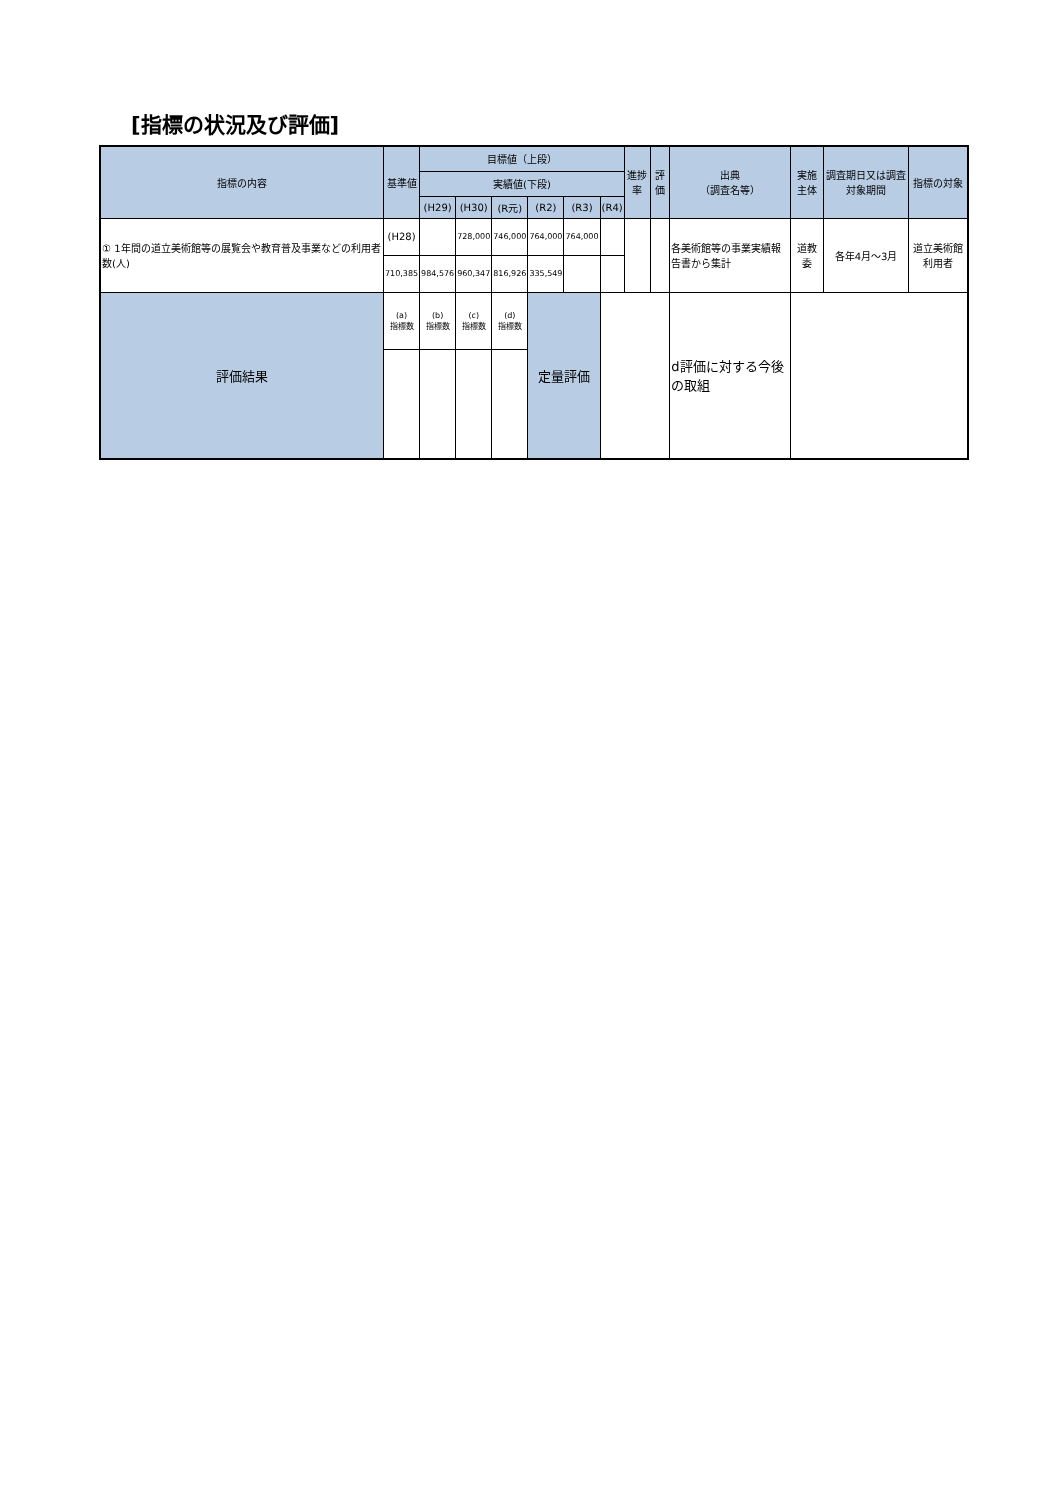[指標の状況及び評価]
| 指標の内容 | 基準値 | 目標値（上段） | | | | | | 進捗率 | 評価 | 出典 （調査名等） | 実施主体 | 調査期日又は調査対象期間 | 指標の対象 |
| --- | --- | --- | --- | --- | --- | --- | --- | --- | --- | --- | --- | --- | --- |
| | | 実績値(下段) | | | | | | | | | | | |
| | | (H29) | (H30) | (R元) | (R2) | (R3) | (R4) | | | | | | |
| ① 1年間の道立美術館等の展覧会や教育普及事業などの利用者数(人) | (H28) | | 728,000 | 746,000 | 764,000 | 764,000 | | | | 各美術館等の事業実績報告書から集計 | 道教委 | 各年4月～3月 | 道立美術館利用者 |
| | 710,385 | 984,576 | 960,347 | 816,926 | 335,549 | | | | | | | | |
| 評価結果 | (a) 指標数 | (b) 指標数 | (c) 指標数 | (d) 指標数 | 定量評価 | | | | | d評価に対する今後の取組 | | | |